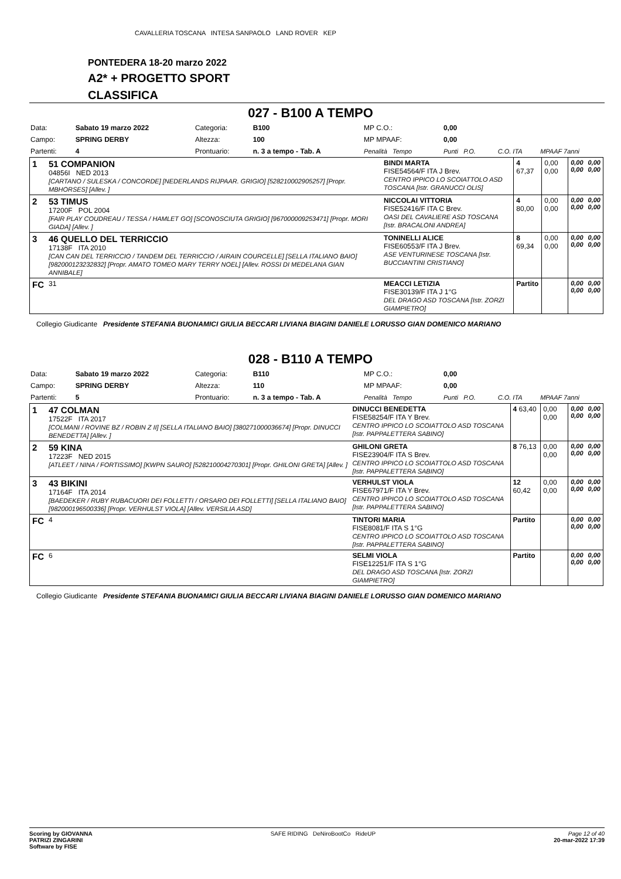CAVALLERIA TOSCANA INTESA SANPAOLO LAND ROVER KEP
PONTEDERA 18-20 marzo 2022
A2* + PROGETTO SPORT
CLASSIFICA
027 - B100 A TEMPO
| Data: | Sabato 19 marzo 2022 | Categoria: | B100 | MP C.O.: | 0,00 | | |
| Campo: | SPRING DERBY | Altezza: | 100 | MP MPAAF: | 0,00 | | |
| Partenti: | 4 | Prontuario: | n. 3 a tempo - Tab. A | Penalità Tempo | Punti P.O. | C.O. ITA | MPAAF 7anni |
| 1 | 51 COMPANION 04856I NED 2013 [CARTANO / SULESKA / CONCORDE] [NEDERLANDS RIJPAAR. GRIGIO] [528210002905257] [Propr. MBHORSES] [Allev. ] | BINDI MARTA FISE54564/F ITA J Brev. CENTRO IPPICO LO SCOIATTOLO ASD TOSCANA [Istr. GRANUCCI OLIS] | 4 67,37 | 0,00 0,00 | 0,00 0,00 | 0,00 0,00 |
| 2 | 53 TIMUS 17200F POL 2004 [FAIR PLAY COUDREAU / TESSA / HAMLET GO] [SCONOSCIUTA GRIGIO] [967000009253471] [Propr. MORI GIADA] [Allev. ] | NICCOLAI VITTORIA FISE52416/F ITA C Brev. OASI DEL CAVALIERE ASD TOSCANA [Istr. BRACALONI ANDREA] | 4 80,00 | 0,00 0,00 | 0,00 0,00 | 0,00 0,00 |
| 3 | 46 QUELLO DEL TERRICCIO 17138F ITA 2010 [CAN CAN DEL TERRICCIO / TANDEM DEL TERRICCIO / AIRAIN COURCELLE] [SELLA ITALIANO BAIO] [982000123232832] [Propr. AMATO TOMEO MARY TERRY NOEL] [Allev. ROSSI DI MEDELANA GIAN ANNIBALE] | TONINELLI ALICE FISE60553/F ITA J Brev. ASE VENTURINESE TOSCANA [Istr. BUCCIANTINI CRISTIANO] | 8 69,34 | 0,00 0,00 | 0,00 0,00 | 0,00 0,00 |
| FC | 31 | MEACCI LETIZIA FISE30139/F ITA J 1°G DEL DRAGO ASD TOSCANA [Istr. ZORZI GIAMPIETRO] | Partito | | 0,00 0,00 | 0,00 0,00 |
Collegio Giudicante Presidente STEFANIA BUONAMICI GIULIA BECCARI LIVIANA BIAGINI DANIELE LORUSSO GIAN DOMENICO MARIANO
028 - B110 A TEMPO
| Data: | Sabato 19 marzo 2022 | Categoria: | B110 | MP C.O.: | 0,00 | | |
| Campo: | SPRING DERBY | Altezza: | 110 | MP MPAAF: | 0,00 | | |
| Partenti: | 5 | Prontuario: | n. 3 a tempo - Tab. A | Penalità Tempo | Punti P.O. | C.O. ITA | MPAAF 7anni |
| 1 | 47 COLMAN 17522F ITA 2017 [COLMANI / ROVINE BZ / ROBIN Z II] [SELLA ITALIANO BAIO] [380271000036674] [Propr. DINUCCI BENEDETTA] [Allev. ] | DINUCCI BENEDETTA FISE58254/F ITA Y Brev. CENTRO IPPICO LO SCOIATTOLO ASD TOSCANA [Istr. PAPPALETTERA SABINO] | 4 63,40 | 0,00 0,00 | 0,00 0,00 | 0,00 0,00 |
| 2 | 59 KINA 17223F NED 2015 [ATLEET / NINA / FORTISSIMO] [KWPN SAURO] [528210004270301] [Propr. GHILONI GRETA] [Allev. ] | GHILONI GRETA FISE23904/F ITA S Brev. CENTRO IPPICO LO SCOIATTOLO ASD TOSCANA [Istr. PAPPALETTERA SABINO] | 8 76,13 | 0,00 0,00 | 0,00 0,00 | 0,00 0,00 |
| 3 | 43 BIKINI 17164F ITA 2014 [BAEDEKER / RUBY RUBACUORI DEI FOLLETTI / ORSARO DEI FOLLETTI] [SELLA ITALIANO BAIO] [982000196500336] [Propr. VERHULST VIOLA] [Allev. VERSILIA ASD] | VERHULST VIOLA FISE67971/F ITA Y Brev. CENTRO IPPICO LO SCOIATTOLO ASD TOSCANA [Istr. PAPPALETTERA SABINO] | 12 60,42 | 0,00 0,00 | 0,00 0,00 | 0,00 0,00 |
| FC | 4 | TINTORI MARIA FISE8081/F ITA S 1°G CENTRO IPPICO LO SCOIATTOLO ASD TOSCANA [Istr. PAPPALETTERA SABINO] | Partito | | 0,00 0,00 | 0,00 0,00 |
| FC | 6 | SELMI VIOLA FISE12251/F ITA S 1°G DEL DRAGO ASD TOSCANA [Istr. ZORZI GIAMPIETRO] | Partito | | 0,00 0,00 | 0,00 0,00 |
Collegio Giudicante Presidente STEFANIA BUONAMICI GIULIA BECCARI LIVIANA BIAGINI DANIELE LORUSSO GIAN DOMENICO MARIANO
Scoring by GIOVANNA
PATRIZI ZINGARINI
Software by FISE
SAFE RIDING DeNiroBootCo RideUP
Page 12 of 40
20-mar-2022 17:39